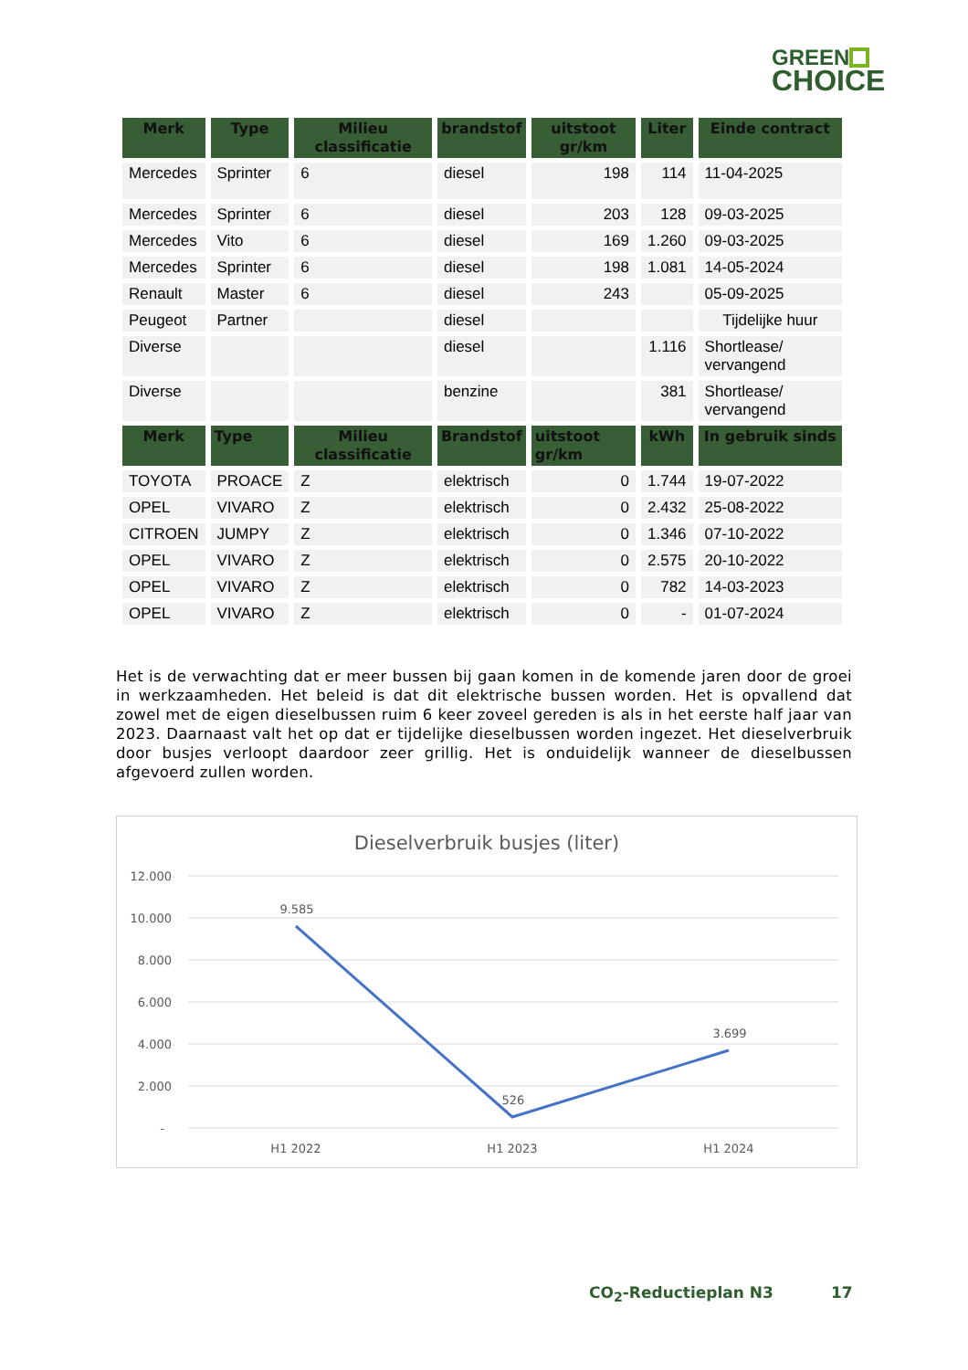GREEN
CHOICE
| Merk | Type | Milieu classificatie | brandstof | uitstoot gr/km | Liter | Einde contract |
| --- | --- | --- | --- | --- | --- | --- |
| Mercedes | Sprinter | 6 | diesel | 198 | 114 | 11-04-2025 |
| Mercedes | Sprinter | 6 | diesel | 203 | 128 | 09-03-2025 |
| Mercedes | Vito | 6 | diesel | 169 | 1.260 | 09-03-2025 |
| Mercedes | Sprinter | 6 | diesel | 198 | 1.081 | 14-05-2024 |
| Renault | Master | 6 | diesel | 243 | | 05-09-2025 |
| Peugeot | Partner | | diesel | | | Tijdelijke huur |
| Diverse | | | diesel | | 1.116 | Shortlease/ vervangend |
| Diverse | | | benzine | | 381 | Shortlease/ vervangend |
| Merk | Type | Milieu classificatie | Brandstof | uitstoot gr/km | kWh | In gebruik sinds |
| TOYOTA | PROACE | Z | elektrisch | 0 | 1.744 | 19-07-2022 |
| OPEL | VIVARO | Z | elektrisch | 0 | 2.432 | 25-08-2022 |
| CITROEN | JUMPY | Z | elektrisch | 0 | 1.346 | 07-10-2022 |
| OPEL | VIVARO | Z | elektrisch | 0 | 2.575 | 20-10-2022 |
| OPEL | VIVARO | Z | elektrisch | 0 | 782 | 14-03-2023 |
| OPEL | VIVARO | Z | elektrisch | 0 | - | 01-07-2024 |
Het is de verwachting dat er meer bussen bij gaan komen in de komende jaren door de groei in werkzaamheden. Het beleid is dat dit elektrische bussen worden. Het is opvallend dat zowel met de eigen dieselbussen ruim 6 keer zoveel gereden is als in het eerste half jaar van 2023. Daarnaast valt het op dat er tijdelijke dieselbussen worden ingezet. Het dieselverbruik door busjes verloopt daardoor zeer grillig. Het is onduidelijk wanneer de dieselbussen afgevoerd zullen worden.
Dieselverbruik busjes (liter)
12.000
10.000
8.000
6.000
4.000
2.000
-
9.585
526
3.699
H1 2022
H1 2023
H1 2024
CO<sub>2</sub>-Reductieplan N3 17